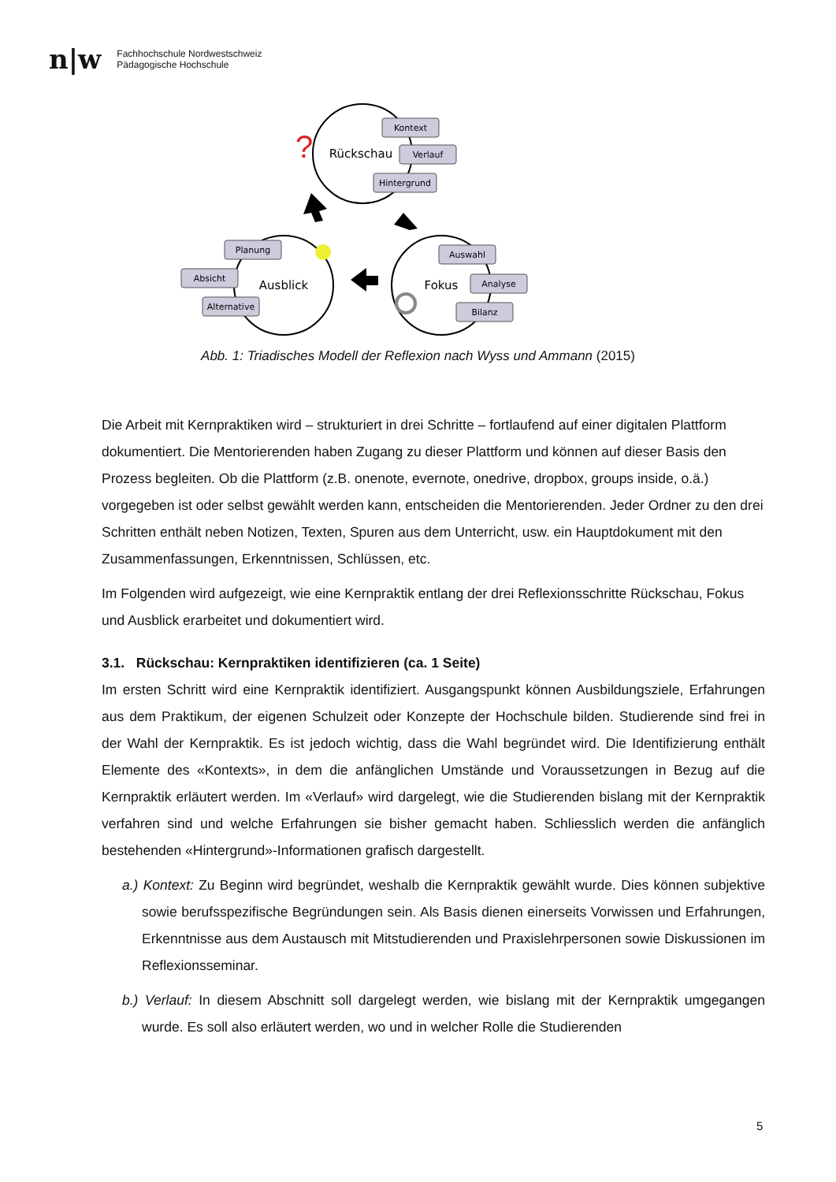n|w
Fachhochschule Nordwestschweiz
Pädagogische Hochschule
Kontext
Verlauf
Hintergrund
Planung
Absicht
Alternative
Auswahl
Analyse
Bilanz
Rückschau
Ausblick
Fokus
?
Abb. 1: Triadisches Modell der Reflexion nach Wyss und Ammann (2015)
Die Arbeit mit Kernpraktiken wird – strukturiert in drei Schritte – fortlaufend auf einer digitalen Plattform dokumentiert. Die Mentorierenden haben Zugang zu dieser Plattform und können auf dieser Basis den Prozess begleiten. Ob die Plattform (z.B. onenote, evernote, onedrive, dropbox, groups inside, o.ä.) vorgegeben ist oder selbst gewählt werden kann, entscheiden die Mentorierenden. Jeder Ordner zu den drei Schritten enthält neben Notizen, Texten, Spuren aus dem Unterricht, usw. ein Hauptdokument mit den Zusammenfassungen, Erkenntnissen, Schlüssen, etc.
Im Folgenden wird aufgezeigt, wie eine Kernpraktik entlang der drei Reflexionsschritte Rückschau, Fokus und Ausblick erarbeitet und dokumentiert wird.
3.1. Rückschau: Kernpraktiken identifizieren (ca. 1 Seite)
Im ersten Schritt wird eine Kernpraktik identifiziert. Ausgangspunkt können Ausbildungsziele, Erfahrungen aus dem Praktikum, der eigenen Schulzeit oder Konzepte der Hochschule bilden. Studierende sind frei in der Wahl der Kernpraktik. Es ist jedoch wichtig, dass die Wahl begründet wird. Die Identifizierung enthält Elemente des «Kontexts», in dem die anfänglichen Umstände und Voraussetzungen in Bezug auf die Kernpraktik erläutert werden. Im «Verlauf» wird dargelegt, wie die Studierenden bislang mit der Kernpraktik verfahren sind und welche Erfahrungen sie bisher gemacht haben. Schliesslich werden die anfänglich bestehenden «Hintergrund»-Informationen grafisch dargestellt.
a.) Kontext: Zu Beginn wird begründet, weshalb die Kernpraktik gewählt wurde. Dies können subjektive sowie berufsspezifische Begründungen sein. Als Basis dienen einerseits Vorwissen und Erfahrungen, Erkenntnisse aus dem Austausch mit Mitstudierenden und Praxislehrpersonen sowie Diskussionen im Reflexionsseminar.
b.) Verlauf: In diesem Abschnitt soll dargelegt werden, wie bislang mit der Kernpraktik umgegangen wurde. Es soll also erläutert werden, wo und in welcher Rolle die Studierenden
5